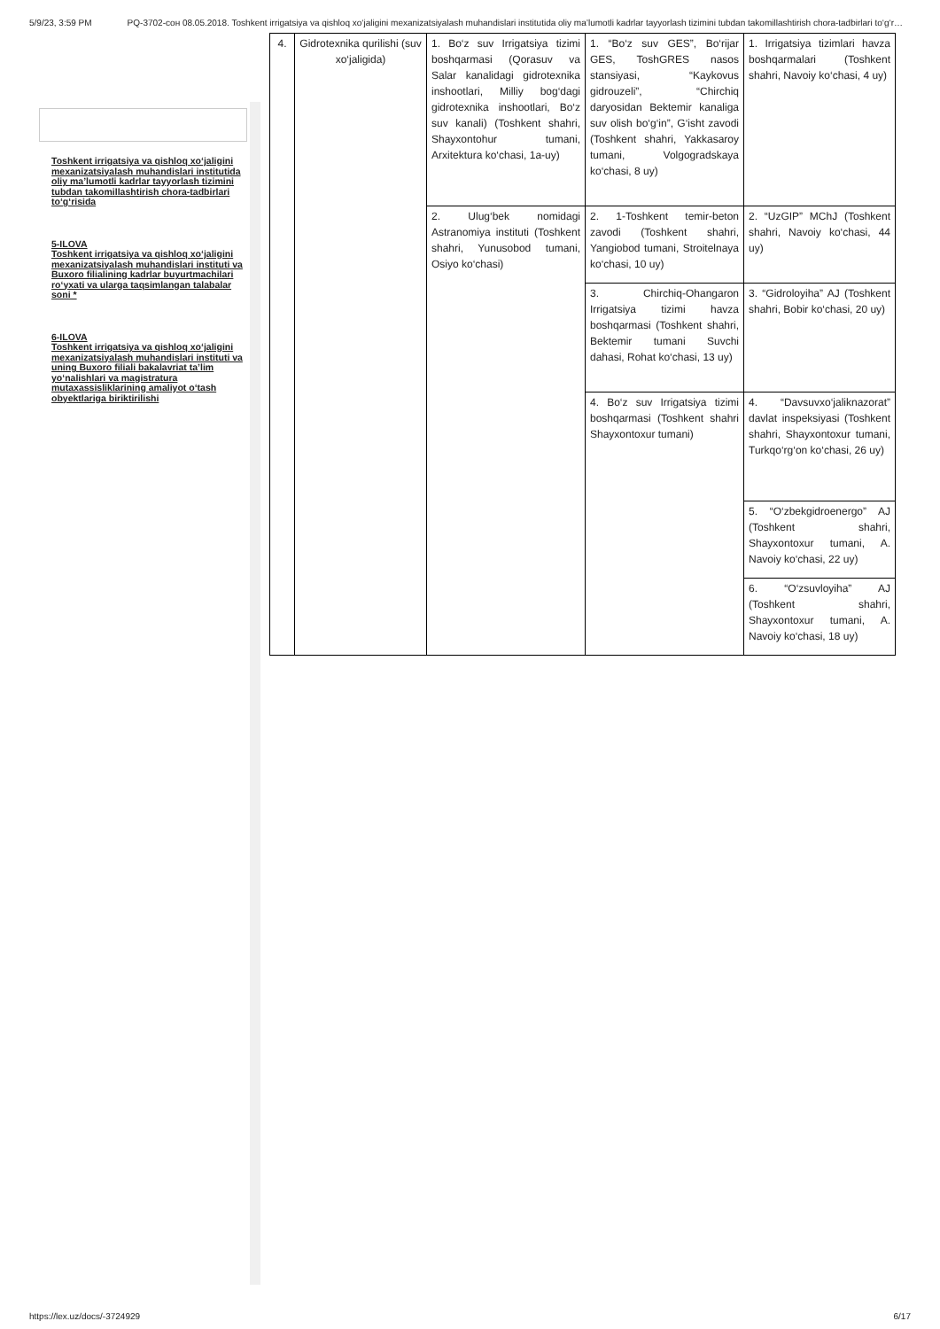5/9/23, 3:59 PM PQ-3702-сон 08.05.2018. Toshkent irrigatsiya va qishloq xo‘jaligini mexanizatsiyalash muhandislari institutida oliy ma’lumotli kadrlar tayyorlash tizimini tubdan takomillashtirish chora-tadbirlari to‘g‘r…
Toshkent irrigatsiya va qishloq xo‘jaligini mexanizatsiyalash muhandislari institutida oliy ma’lumotli kadrlar tayyorlash tizimini tubdan takomillashtirish chora-tadbirlari to‘g‘risida
5-ILOVA
Toshkent irrigatsiya va qishloq xo‘jaligini mexanizatsiyalash muhandislari instituti va Buxoro filialining kadrlar buyurtmachilari ro‘yxati va ularga taqsimlangan talabalar soni *
6-ILOVA
Toshkent irrigatsiya va qishloq xo‘jaligini mexanizatsiyalash muhandislari instituti va uning Buxoro filiali bakalavriat ta’lim yo‘nalishlari va magistratura mutaxassisliklarining amaliyot o‘tash obyektlariga biriktirilishi
| 4. | Gidrotexnika qurilishi (suv xo‘jaligida) | 1. Bo‘z suv Irrigatsiya tizimi boshqarmasi (Qorasuv va Salar kanalidagi gidrotexnika inshootlari, Milliy bog‘dagi gidrotexnika inshootlari, Bo‘z suv kanali) (Toshkent shahri, Shayxontohur tumani, Arxitektura ko‘chasi, 1a-uy) | 1. “Bo‘z suv GES”, Bo‘rijar GES, ToshGRES nasos stansiyasi, “Kaykovus gidrouzeli”, “Chirchiq daryosidan Bektemir kanaliga suv olish bo‘g‘in”, G‘isht zavodi (Toshkent shahri, Yakkasaroy tumani, Volgogradskaya ko‘chasi, 8 uy) | 1. Irrigatsiya tizimlari havza boshqarmalari (Toshkent shahri, Navoiy ko‘chasi, 4 uy) |
| | | 2. Ulug‘bek nomidagi Astranomiya instituti (Toshkent shahri, Yunusobod tumani, Osiyo ko‘chasi) | 2. 1-Toshkent temir-beton zavodi (Toshkent shahri, Yangiobod tumani, Stroitelnaya ko‘chasi, 10 uy) | 2. “UzGIP” MChJ (Toshkent shahri, Navoiy ko‘chasi, 44 uy) |
| | | | 3. Chirchiq-Ohangaron Irrigatsiya tizimi havza boshqarmasi (Toshkent shahri, Bektemir tumani Suvchi dahasi, Rohat ko‘chasi, 13 uy) | 3. “Gidroloyiha” AJ (Toshkent shahri, Bobir ko‘chasi, 20 uy) |
| | | | 4. Bo‘z suv Irrigatsiya tizimi boshqarmasi (Toshkent shahri Shayxontoxur tumani) | 4. “Davsuvxo‘jaliknazorat” davlat inspeksiyasi (Toshkent shahri, Shayxontoxur tumani, Turkqo‘rg‘on ko‘chasi, 26 uy) |
| | | | | 5. “O‘zbekgidroenergo” AJ (Toshkent shahri, Shayxontoxur tumani, A. Navoiy ko‘chasi, 22 uy) |
| | | | | 6. “O‘zsuvloyiha” AJ (Toshkent shahri, Shayxontoxur tumani, A. Navoiy ko‘chasi, 18 uy) |
https://lex.uz/docs/-3724929 6/17